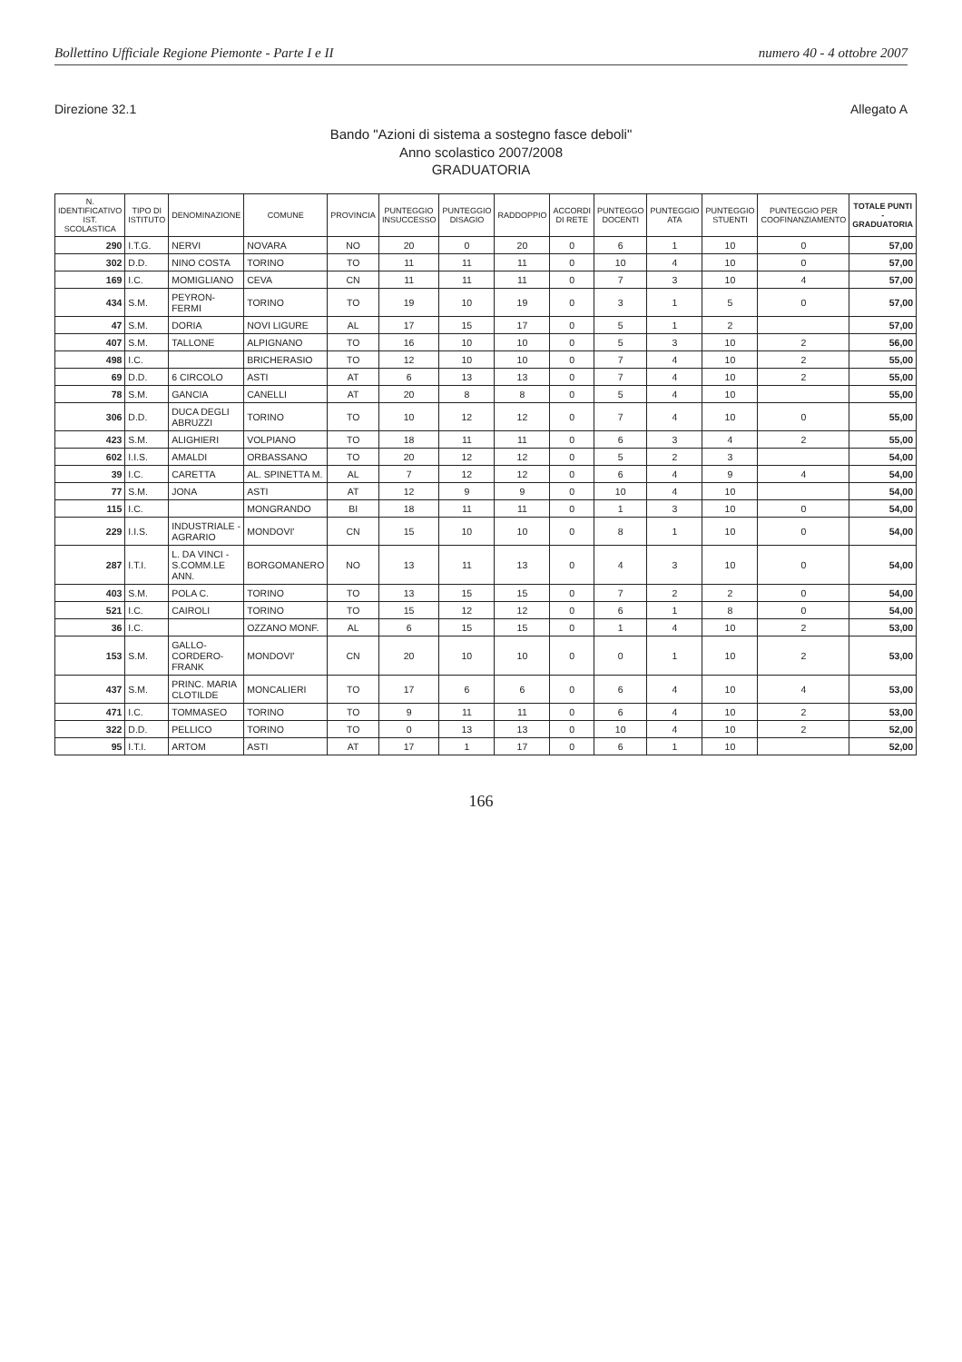Bollettino Ufficiale Regione Piemonte - Parte I e II numero 40 - 4 ottobre 2007
Direzione 32.1 Allegato A
Bando "Azioni di sistema a sostegno fasce deboli"
Anno scolastico 2007/2008
GRADUATORIA
| N. IDENTIFICATIVO IST. SCOLASTICA | TIPO DI ISTITUTO | DENOMINAZIONE | COMUNE | PROVINCIA | PUNTEGGIO INSUCCESSO | PUNTEGGIO DISAGIO | RADDOPPIO | ACCORDI DI RETE | PUNTEGGO DOCENTI | PUNTEGGIO ATA | PUNTEGGIO STUENTI | PUNTEGGIO PER COOFINANZIAMENTO | TOTALE PUNTI - GRADUATORIA |
| --- | --- | --- | --- | --- | --- | --- | --- | --- | --- | --- | --- | --- | --- |
| 290 | I.T.G. | NERVI | NOVARA | NO | 20 | 0 | 20 | 0 | 6 | 1 | 10 | 0 | 57,00 |
| 302 | D.D. | NINO COSTA | TORINO | TO | 11 | 11 | 11 | 0 | 10 | 4 | 10 | 0 | 57,00 |
| 169 | I.C. | MOMIGLIANO | CEVA | CN | 11 | 11 | 11 | 0 | 7 | 3 | 10 | 4 | 57,00 |
| 434 | S.M. | PEYRON-FERMI | TORINO | TO | 19 | 10 | 19 | 0 | 3 | 1 | 5 | 0 | 57,00 |
| 47 | S.M. | DORIA | NOVI LIGURE | AL | 17 | 15 | 17 | 0 | 5 | 1 | 2 | | 57,00 |
| 407 | S.M. | TALLONE | ALPIGNANO | TO | 16 | 10 | 10 | 0 | 5 | 3 | 10 | 2 | 56,00 |
| 498 | I.C. | | BRICHERASIO | TO | 12 | 10 | 10 | 0 | 7 | 4 | 10 | 2 | 55,00 |
| 69 | D.D. | 6 CIRCOLO | ASTI | AT | 6 | 13 | 13 | 0 | 7 | 4 | 10 | 2 | 55,00 |
| 78 | S.M. | GANCIA | CANELLI | AT | 20 | 8 | 8 | 0 | 5 | 4 | 10 | | 55,00 |
| 306 | D.D. | DUCA DEGLI ABRUZZI | TORINO | TO | 10 | 12 | 12 | 0 | 7 | 4 | 10 | 0 | 55,00 |
| 423 | S.M. | ALIGHIERI | VOLPIANO | TO | 18 | 11 | 11 | 0 | 6 | 3 | 4 | 2 | 55,00 |
| 602 | I.I.S. | AMALDI | ORBASSANO | TO | 20 | 12 | 12 | 0 | 5 | 2 | 3 | | 54,00 |
| 39 | I.C. | CARETTA | AL. SPINETTA M. | AL | 7 | 12 | 12 | 0 | 6 | 4 | 9 | 4 | 54,00 |
| 77 | S.M. | JONA | ASTI | AT | 12 | 9 | 9 | 0 | 10 | 4 | 10 | | 54,00 |
| 115 | I.C. | | MONGRANDO | BI | 18 | 11 | 11 | 0 | 1 | 3 | 10 | 0 | 54,00 |
| 229 | I.I.S. | INDUSTRIALE - AGRARIO | MONDOVI' | CN | 15 | 10 | 10 | 0 | 8 | 1 | 10 | 0 | 54,00 |
| 287 | I.T.I. | L. DA VINCI -S.COMM.LE ANN. | BORGOMANERO | NO | 13 | 11 | 13 | 0 | 4 | 3 | 10 | 0 | 54,00 |
| 403 | S.M. | POLA C. | TORINO | TO | 13 | 15 | 15 | 0 | 7 | 2 | 2 | 0 | 54,00 |
| 521 | I.C. | CAIROLI | TORINO | TO | 15 | 12 | 12 | 0 | 6 | 1 | 8 | 0 | 54,00 |
| 36 | I.C. | | OZZANO MONF. | AL | 6 | 15 | 15 | 0 | 1 | 4 | 10 | 2 | 53,00 |
| 153 | S.M. | GALLO-CORDERO-FRANK | MONDOVI' | CN | 20 | 10 | 10 | 0 | 0 | 1 | 10 | 2 | 53,00 |
| 437 | S.M. | PRINC. MARIA CLOTILDE | MONCALIERI | TO | 17 | 6 | 6 | 0 | 6 | 4 | 10 | 4 | 53,00 |
| 471 | I.C. | TOMMASEO | TORINO | TO | 9 | 11 | 11 | 0 | 6 | 4 | 10 | 2 | 53,00 |
| 322 | D.D. | PELLICO | TORINO | TO | 0 | 13 | 13 | 0 | 10 | 4 | 10 | 2 | 52,00 |
| 95 | I.T.I. | ARTOM | ASTI | AT | 17 | 1 | 17 | 0 | 6 | 1 | 10 | | 52,00 |
166